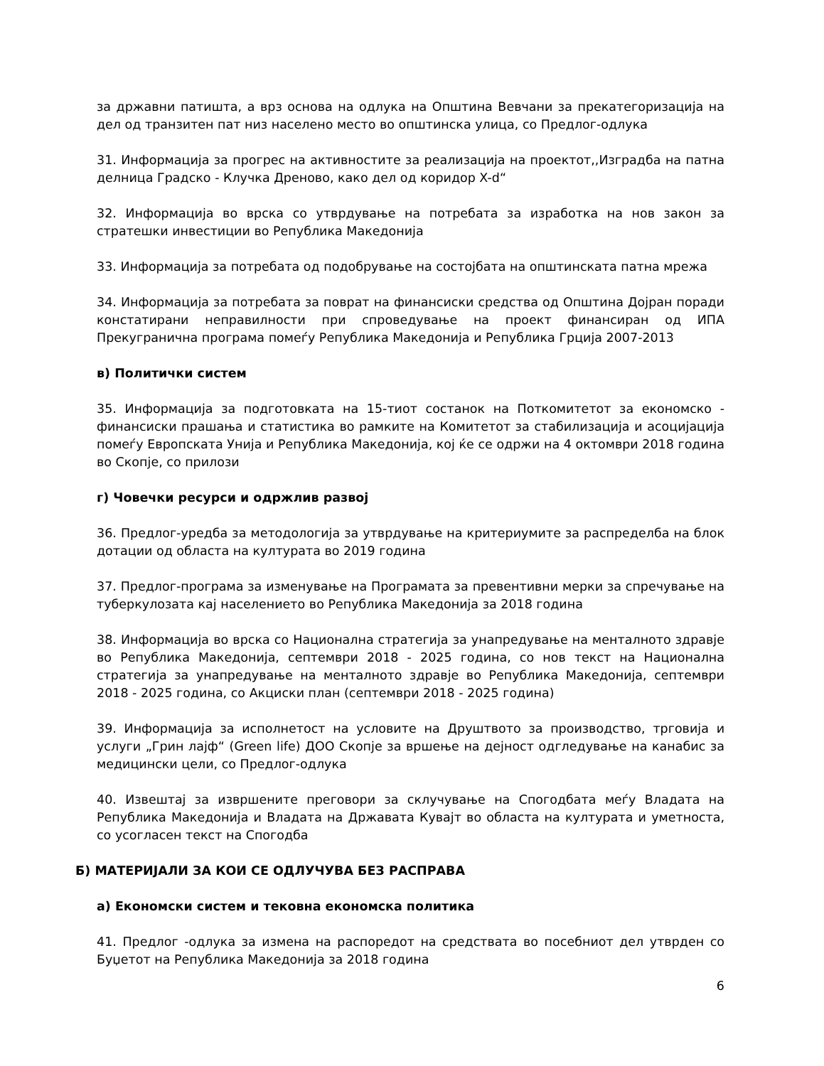за државни патишта, а врз основа на одлука на Општина Вевчани за прекатегоризација на дел од транзитен пат низ населено место во општинска улица, со Предлог-одлука
31. Информација за прогрес на активностите за реализација на проектот,,Изградба на патна делница Градско - Клучка Дреново, како дел од коридор X-d“
32. Информација во врска со утврдување на потребата за изработка на нов закон за стратешки инвестиции во Република Македонија
33. Информација за потребата од подобрување на состојбата на општинската патна мрежа
34. Информација за потребата за поврат на финансиски средства од Општина Дојран поради констатирани неправилности при спроведување на проект финансиран од ИПА Прекугранична програма помеѓу Република Македонија и Република Грција 2007-2013
в) Политички систем
35. Информација за подготовката на 15-тиот состанок на Поткомитетот за економско - финансиски прашања и статистика во рамките на Комитетот за стабилизација и асоцијација помеѓу Европската Унија и Република Македонија, кој ќе се одржи на 4 октомври 2018 година во Скопје, со прилози
г) Човечки ресурси и одржлив развој
36. Предлог-уредба за методологија за утврдување на критериумите за распределба на блок дотации од областа на културата во 2019 година
37. Предлог-програма за изменување на Програмата за превентивни мерки за спречување на туберкулозата кај населението во Република Македонија за 2018 година
38. Информација во врска со Национална стратегија за унапредување на менталното здравје во Република Македонија, септември 2018 - 2025 година, со нов текст на Национална стратегија за унапредување на менталното здравје во Република Македонија, септември 2018 - 2025 година, со Акциски план (септември 2018 - 2025 година)
39. Информација за исполнетост на условите на Друштвото за производство, трговија и услуги „Грин лајф“ (Green life) ДОО Скопје за вршење на дејност одгледување на канабис за медицински цели, со Предлог-одлука
40. Извештај за извршените преговори за склучување на Спогодбата меѓу Владата на Република Македонија и Владата на Државата Кувајт во областа на културата и уметноста, со усогласен текст на Спогодба
Б) МАТЕРИЈАЛИ ЗА КОИ СЕ ОДЛУЧУВА БЕЗ РАСПРАВА
а) Економски систем и тековна економска политика
41. Предлог -одлука за измена на распоредот на средствата во посебниот дел утврден со Буџетот на Република Македонија за 2018 година
6